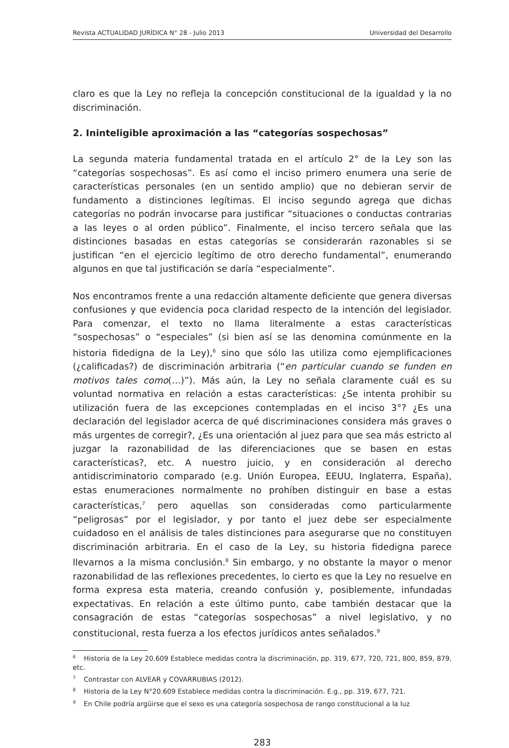Revista ACTUALIDAD JURÍDICA N° 28 - Julio 2013 Universidad del Desarrollo
claro es que la Ley no refleja la concepción constitucional de la igualdad y la no discriminación.
2. Ininteligible aproximación a las “categorías sospechosas”
La segunda materia fundamental tratada en el artículo 2° de la Ley son las “categorías sospechosas”. Es así como el inciso primero enumera una serie de características personales (en un sentido amplio) que no debieran servir de fundamento a distinciones legítimas. El inciso segundo agrega que dichas categorías no podrán invocarse para justificar “situaciones o conductas contrarias a las leyes o al orden público”. Finalmente, el inciso tercero señala que las distinciones basadas en estas categorías se considerarán razonables si se justifican “en el ejercicio legítimo de otro derecho fundamental”, enumerando algunos en que tal justificación se daría “especialmente”.
Nos encontramos frente a una redacción altamente deficiente que genera diversas confusiones y que evidencia poca claridad respecto de la intención del legislador. Para comenzar, el texto no llama literalmente a estas características “sospechosas” o “especiales” (si bien así se las denomina comúnmente en la historia fidedigna de la Ley),<sup>6</sup> sino que sólo las utiliza como ejemplificaciones (¿calificadas?) de discriminación arbitraria (“en particular cuando se funden en motivos tales como(…)”). Más aún, la Ley no señala claramente cuál es su voluntad normativa en relación a estas características: ¿Se intenta prohibir su utilización fuera de las excepciones contempladas en el inciso 3°? ¿Es una declaración del legislador acerca de qué discriminaciones considera más graves o más urgentes de corregir?, ¿Es una orientación al juez para que sea más estricto al juzgar la razonabilidad de las diferenciaciones que se basen en estas características?, etc. A nuestro juicio, y en consideración al derecho antidiscriminatorio comparado (e.g. Unión Europea, EEUU, Inglaterra, España), estas enumeraciones normalmente no prohíben distinguir en base a estas características,<sup>7</sup> pero aquellas son consideradas como particularmente “peligrosas” por el legislador, y por tanto el juez debe ser especialmente cuidadoso en el análisis de tales distinciones para asegurarse que no constituyen discriminación arbitraria. En el caso de la Ley, su historia fidedigna parece llevarnos a la misma conclusión.<sup>8</sup> Sin embargo, y no obstante la mayor o menor razonabilidad de las reflexiones precedentes, lo cierto es que la Ley no resuelve en forma expresa esta materia, creando confusión y, posiblemente, infundadas expectativas. En relación a este último punto, cabe también destacar que la consagración de estas “categorías sospechosas” a nivel legislativo, y no constitucional, resta fuerza a los efectos jurídicos antes señalados.<sup>9</sup>
<sup>6</sup> Historia de la Ley 20.609 Establece medidas contra la discriminación, pp. 319, 677, 720, 721, 800, 859, 879, etc.
<sup>7</sup> Contrastar con ALVEAR y COVARRUBIAS (2012).
<sup>8</sup> Historia de la Ley N°20.609 Establece medidas contra la discriminación. E.g., pp. 319, 677, 721.
<sup>9</sup> En Chile podría argüirse que el sexo es una categoría sospechosa de rango constitucional a la luz
283